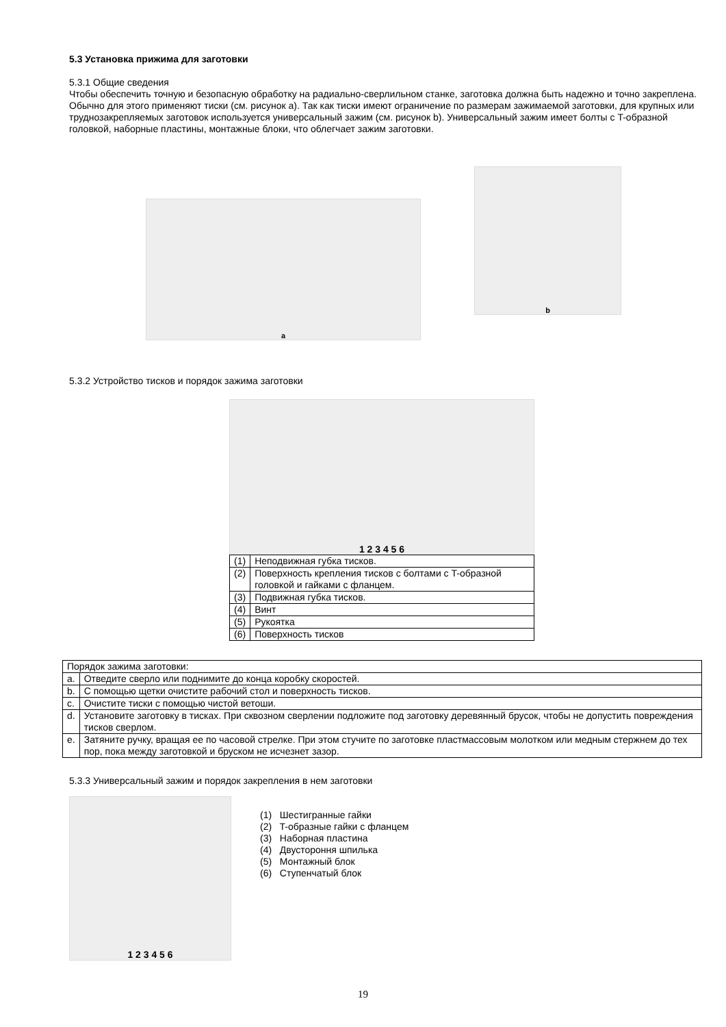5.3 Установка прижима для заготовки
5.3.1 Общие сведения
Чтобы обеспечить точную и безопасную обработку на радиально-сверлильном станке, заготовка должна быть надежно и точно закреплена. Обычно для этого применяют тиски (см. рисунок a). Так как тиски имеют ограничение по размерам зажимаемой заготовки, для крупных или труднозакрепляемых заготовок используется универсальный зажим (см. рисунок b). Универсальный зажим имеет болты с T-образной головкой, наборные пластины, монтажные блоки, что облегчает зажим заготовки.
a
b
5.3.2 Устройство тисков и порядок зажима заготовки
1 2 3 4 5 6
| (1) | Неподвижная губка тисков. |
| (2) | Поверхность крепления тисков с болтами с T-образной головкой и гайками с фланцем. |
| (3) | Подвижная губка тисков. |
| (4) | Винт |
| (5) | Рукоятка |
| (6) | Поверхность тисков |
| Порядок зажима заготовки: | |
| a. | Отведите сверло или поднимите до конца коробку скоростей. |
| b. | С помощью щетки очистите рабочий стол и поверхность тисков. |
| c. | Очистите тиски с помощью чистой ветоши. |
| d. | Установите заготовку в тисках. При сквозном сверлении подложите под заготовку деревянный брусок, чтобы не допустить повреждения тисков сверлом. |
| e. | Затяните ручку, вращая ее по часовой стрелке. При этом стучите по заготовке пластмассовым молотком или медным стержнем до тех пор, пока между заготовкой и бруском не исчезнет зазор. |
5.3.3 Универсальный зажим и порядок закрепления в нем заготовки
1 2 3 4 5 6
(1) Шестигранные гайки
(2) T-образные гайки с фланцем
(3) Наборная пластина
(4) Двустороння шпилька
(5) Монтажный блок
(6) Ступенчатый блок
19